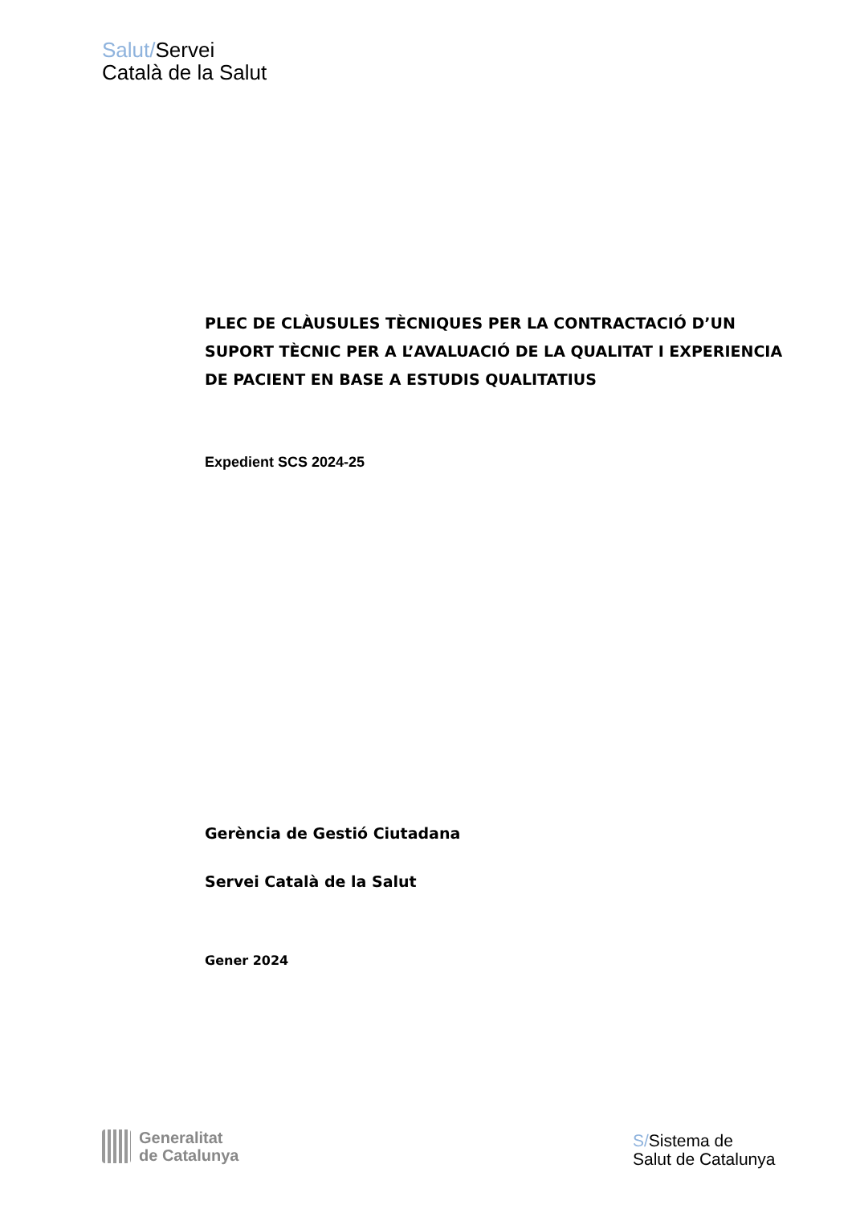Salut/Servei
Català de la Salut
PLEC DE CLÀUSULES TÈCNIQUES PER LA CONTRACTACIÓ D’UN SUPORT TÈCNIC PER A L’AVALUACIÓ DE LA QUALITAT I EXPERIENCIA DE PACIENT EN BASE A ESTUDIS QUALITATIUS
Expedient SCS 2024-25
Gerència de Gestió Ciutadana
Servei Català de la Salut
Gener 2024
Generalitat
de Catalunya
S/Sistema de
Salut de Catalunya